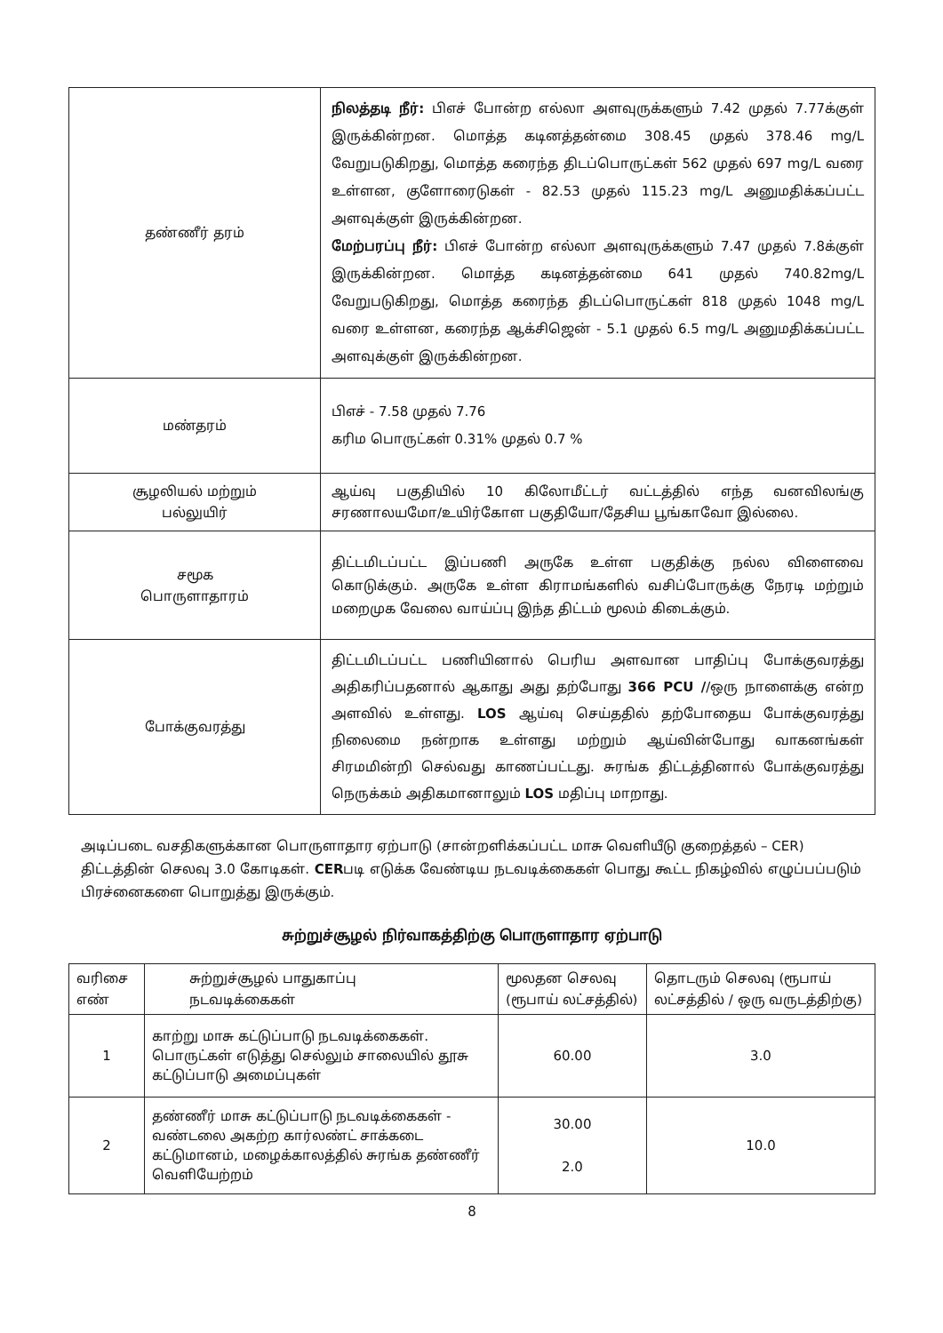| தண்ணீர் தரம் | நிலத்தடி நீர்: பிஎச் போன்ற எல்லா அளவுருக்களும் 7.42 முதல் 7.77க்குள் இருக்கின்றன. மொத்த கடினத்தன்மை 308.45 முதல் 378.46 mg/L வேறுபடுகிறது, மொத்த கரைந்த திடப்பொருட்கள் 562 முதல் 697 mg/L வரை உள்ளன, குளோரைடுகள் - 82.53 முதல் 115.23 mg/L அனுமதிக்கப்பட்ட அளவுக்குள் இருக்கின்றன. மேற்பரப்பு நீர்: பிஎச் போன்ற எல்லா அளவுருக்களும் 7.47 முதல் 7.8க்குள் இருக்கின்றன. மொத்த கடினத்தன்மை 641 முதல் 740.82mg/L வேறுபடுகிறது, மொத்த கரைந்த திடப்பொருட்கள் 818 முதல் 1048 mg/L வரை உள்ளன, கரைந்த ஆக்சிஜென் - 5.1 முதல் 6.5 mg/L அனுமதிக்கப்பட்ட அளவுக்குள் இருக்கின்றன. |
| மண்தரம் | பிஎச் - 7.58 முதல் 7.76 கரிம பொருட்கள் 0.31% முதல் 0.7 % |
| சூழலியல் மற்றும் பல்லுயிர் | ஆய்வு பகுதியில் 10 கிலோமீட்டர் வட்டத்தில் எந்த வனவிலங்கு சரணாலயமோ/உயிர்கோள பகுதியோ/தேசிய பூங்காவோ இல்லை. |
| சமூக பொருளாதாரம் | திட்டமிடப்பட்ட இப்பணி அருகே உள்ள பகுதிக்கு நல்ல விளைவை கொடுக்கும். அருகே உள்ள கிராமங்களில் வசிப்போருக்கு நேரடி மற்றும் மறைமுக வேலை வாய்ப்பு இந்த திட்டம் மூலம் கிடைக்கும். |
| போக்குவரத்து | திட்டமிடப்பட்ட பணியினால் பெரிய அளவான பாதிப்பு போக்குவரத்து அதிகரிப்பதனால் ஆகாது அது தற்போது 366 PCU / /ஒரு நாளைக்கு என்ற அளவில் உள்ளது. LOS ஆய்வு செய்ததில் தற்போதைய போக்குவரத்து நிலைமை நன்றாக உள்ளது மற்றும் ஆய்வின்போது வாகனங்கள் சிரமமின்றி செல்வது காணப்பட்டது. சுரங்க திட்டத்தினால் போக்குவரத்து நெருக்கம் அதிகமானாலும் LOS மதிப்பு மாறாது. |
அடிப்படை வசதிகளுக்கான பொருளாதார ஏற்பாடு (சான்றளிக்கப்பட்ட மாசு வெளியீடு குறைத்தல் – CER)
திட்டத்தின் செலவு 3.0 கோடிகள். CERபடி எடுக்க வேண்டிய நடவடிக்கைகள் பொது கூட்ட நிகழ்வில் எழுப்பப்படும் பிரச்னைகளை பொறுத்து இருக்கும்.
சுற்றுச்சூழல் நிர்வாகத்திற்கு பொருளாதார ஏற்பாடு
| வரிசை எண் | சுற்றுச்சூழல் பாதுகாப்பு நடவடிக்கைகள் | மூலதன செலவு (ரூபாய் லட்சத்தில்) | தொடரும் செலவு (ரூபாய் லட்சத்தில் / ஒரு வருடத்திற்கு) |
| --- | --- | --- | --- |
| 1 | காற்று மாசு கட்டுப்பாடு நடவடிக்கைகள். பொருட்கள் எடுத்து செல்லும் சாலையில் தூசு கட்டுப்பாடு அமைப்புகள் | 60.00 | 3.0 |
| 2 | தண்ணீர் மாசு கட்டுப்பாடு நடவடிக்கைகள் - வண்டலை அகற்ற கார்லண்ட் சாக்கடை கட்டுமானம், மழைக்காலத்தில் சுரங்க தண்ணீர் வெளியேற்றம் | 30.00 2.0 | 10.0 |
8